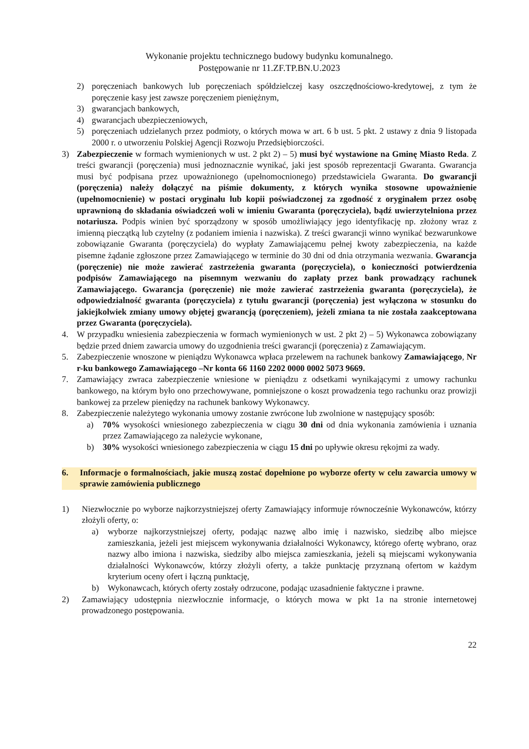Wykonanie projektu technicznego budowy budynku komunalnego.
Postępowanie nr 11.ZF.TP.BN.U.2023
2) poręczeniach bankowych lub poręczeniach spółdzielczej kasy oszczędnościowo-kredytowej, z tym że poręczenie kasy jest zawsze poręczeniem pieniężnym,
3) gwarancjach bankowych,
4) gwarancjach ubezpieczeniowych,
5) poręczeniach udzielanych przez podmioty, o których mowa w art. 6 b ust. 5 pkt. 2 ustawy z dnia 9 listopada 2000 r. o utworzeniu Polskiej Agencji Rozwoju Przedsiębiorczości.
3) Zabezpieczenie w formach wymienionych w ust. 2 pkt 2) – 5) musi być wystawione na Gminę Miasto Reda. Z treści gwarancji (poręczenia) musi jednoznacznie wynikać, jaki jest sposób reprezentacji Gwaranta. Gwarancja musi być podpisana przez upoważnionego (upełnomocnionego) przedstawiciela Gwaranta. Do gwarancji (poręczenia) należy dołączyć na piśmie dokumenty, z których wynika stosowne upoważnienie (upełnomocnienie) w postaci oryginału lub kopii poświadczonej za zgodność z oryginałem przez osobę uprawnioną do składania oświadczeń woli w imieniu Gwaranta (poręczyciela), bądź uwierzytelniona przez notariusza. Podpis winien być sporządzony w sposób umożliwiający jego identyfikację np. złożony wraz z imienną pieczątką lub czytelny (z podaniem imienia i nazwiska). Z treści gwarancji winno wynikać bezwarunkowe zobowiązanie Gwaranta (poręczyciela) do wypłaty Zamawiającemu pełnej kwoty zabezpieczenia, na każde pisemne żądanie zgłoszone przez Zamawiającego w terminie do 30 dni od dnia otrzymania wezwania. Gwarancja (poręczenie) nie może zawierać zastrzeżenia gwaranta (poręczyciela), o konieczności potwierdzenia podpisów Zamawiającego na pisemnym wezwaniu do zapłaty przez bank prowadzący rachunek Zamawiającego. Gwarancja (poręczenie) nie może zawierać zastrzeżenia gwaranta (poręczyciela), że odpowiedzialność gwaranta (poręczyciela) z tytułu gwarancji (poręczenia) jest wyłączona w stosunku do jakiejkolwiek zmiany umowy objętej gwarancją (poręczeniem), jeżeli zmiana ta nie została zaakceptowana przez Gwaranta (poręczyciela).
4. W przypadku wniesienia zabezpieczenia w formach wymienionych w ust. 2 pkt 2) – 5) Wykonawca zobowiązany będzie przed dniem zawarcia umowy do uzgodnienia treści gwarancji (poręczenia) z Zamawiającym.
5. Zabezpieczenie wnoszone w pieniądzu Wykonawca wpłaca przelewem na rachunek bankowy Zamawiającego, Nr r-ku bankowego Zamawiającego –Nr konta 66 1160 2202 0000 0002 5073 9669.
7. Zamawiający zwraca zabezpieczenie wniesione w pieniądzu z odsetkami wynikającymi z umowy rachunku bankowego, na którym było ono przechowywane, pomniejszone o koszt prowadzenia tego rachunku oraz prowizji bankowej za przelew pieniędzy na rachunek bankowy Wykonawcy.
8. Zabezpieczenie należytego wykonania umowy zostanie zwrócone lub zwolnione w następujący sposób:
a) 70% wysokości wniesionego zabezpieczenia w ciągu 30 dni od dnia wykonania zamówienia i uznania przez Zamawiającego za należycie wykonane,
b) 30% wysokości wniesionego zabezpieczenia w ciągu 15 dni po upływie okresu rękojmi za wady.
6. Informacje o formalnościach, jakie muszą zostać dopełnione po wyborze oferty w celu zawarcia umowy w sprawie zamówienia publicznego
1) Niezwłocznie po wyborze najkorzystniejszej oferty Zamawiający informuje równocześnie Wykonawców, którzy złożyli oferty, o:
a) wyborze najkorzystniejszej oferty, podając nazwę albo imię i nazwisko, siedzibę albo miejsce zamieszkania, jeżeli jest miejscem wykonywania działalności Wykonawcy, którego ofertę wybrano, oraz nazwy albo imiona i nazwiska, siedziby albo miejsca zamieszkania, jeżeli są miejscami wykonywania działalności Wykonawców, którzy złożyli oferty, a także punktację przyznaną ofertom w każdym kryterium oceny ofert i łączną punktację,
b) Wykonawcach, których oferty zostały odrzucone, podając uzasadnienie faktyczne i prawne.
2) Zamawiający udostępnia niezwłocznie informacje, o których mowa w pkt 1a na stronie internetowej prowadzonego postępowania.
22